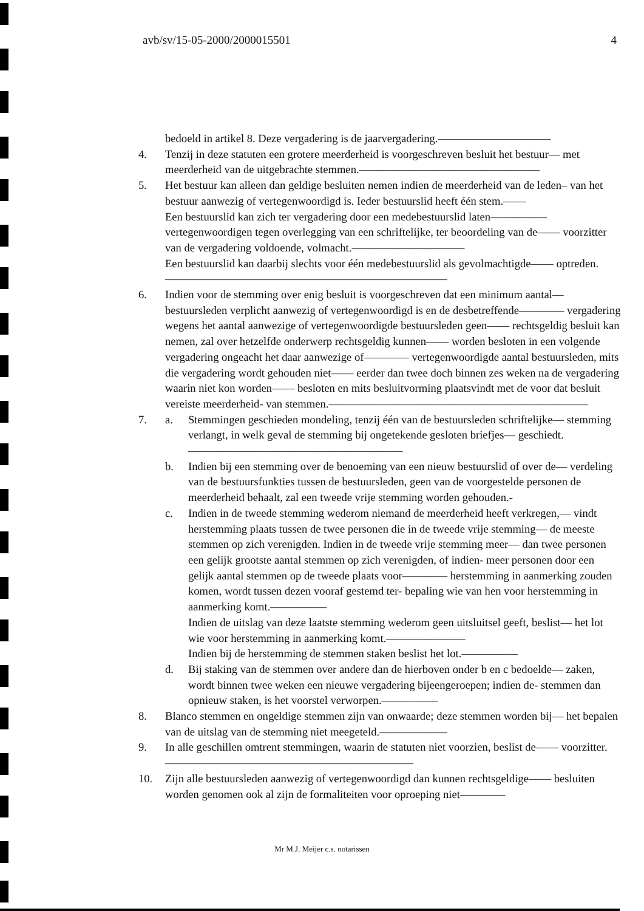avb/sv/15-05-2000/2000015501 4
bedoeld in artikel 8. Deze vergadering is de jaarvergadering.——————————
4. Tenzij in deze statuten een grotere meerderheid is voorgeschreven besluit het bestuur— met meerderheid van de uitgebrachte stemmen.————————————————
5. Het bestuur kan alleen dan geldige besluiten nemen indien de meerderheid van de leden– van het bestuur aanwezig of vertegenwoordigd is. Ieder bestuurslid heeft één stem.——
Een bestuurslid kan zich ter vergadering door een medebestuurslid laten————— vertegenwoordigen tegen overlegging van een schriftelijke, ter beoordeling van de—— voorzitter van de vergadering voldoende, volmacht.——————————
Een bestuurslid kan daarbij slechts voor één medebestuurslid als gevolmachtigde—— optreden.—————————————————————————
6. Indien voor de stemming over enig besluit is voorgeschreven dat een minimum aantal— bestuursleden verplicht aanwezig of vertegenwoordigd is en de desbetreffende———— vergadering wegens het aantal aanwezige of vertegenwoordigde bestuursleden geen—— rechtsgeldig besluit kan nemen, zal over hetzelfde onderwerp rechtsgeldig kunnen—— worden besloten in een volgende vergadering ongeacht het daar aanwezige of———— vertegenwoordigde aantal bestuursleden, mits die vergadering wordt gehouden niet—— eerder dan twee doch binnen zes weken na de vergadering waarin niet kon worden—— besloten en mits besluitvorming plaatsvindt met de voor dat besluit vereiste meerderheid- van stemmen.———————————————————————
7. a. Stemmingen geschieden mondeling, tenzij één van de bestuursleden schriftelijke— stemming verlangt, in welk geval de stemming bij ongetekende gesloten briefjes— geschiedt.———————————————————
b. Indien bij een stemming over de benoeming van een nieuw bestuurslid of over de— verdeling van de bestuursfunkties tussen de bestuursleden, geen van de voorgestelde personen de meerderheid behaalt, zal een tweede vrije stemming worden gehouden.-
c. Indien in de tweede stemming wederom niemand de meerderheid heeft verkregen,— vindt herstemming plaats tussen de twee personen die in de tweede vrije stemming— de meeste stemmen op zich verenigden. Indien in de tweede vrije stemming meer— dan twee personen een gelijk grootste aantal stemmen op zich verenigden, of indien- meer personen door een gelijk aantal stemmen op de tweede plaats voor———— herstemming in aanmerking zouden komen, wordt tussen dezen vooraf gestemd ter- bepaling wie van hen voor herstemming in aanmerking komt.—————
Indien de uitslag van deze laatste stemming wederom geen uitsluitsel geeft, beslist— het lot wie voor herstemming in aanmerking komt.———————
Indien bij de herstemming de stemmen staken beslist het lot.—————
d. Bij staking van de stemmen over andere dan de hierboven onder b en c bedoelde— zaken, wordt binnen twee weken een nieuwe vergadering bijeengeroepen; indien de- stemmen dan opnieuw staken, is het voorstel verworpen.—————
8. Blanco stemmen en ongeldige stemmen zijn van onwaarde; deze stemmen worden bij— het bepalen van de uitslag van de stemming niet meegeteld.——————
9. In alle geschillen omtrent stemmingen, waarin de statuten niet voorzien, beslist de—— voorzitter.——————————————————————
10. Zijn alle bestuursleden aanwezig of vertegenwoordigd dan kunnen rechtsgeldige—— besluiten worden genomen ook al zijn de formaliteiten voor oproeping niet————
Mr M.J. Meijer c.s. notarissen